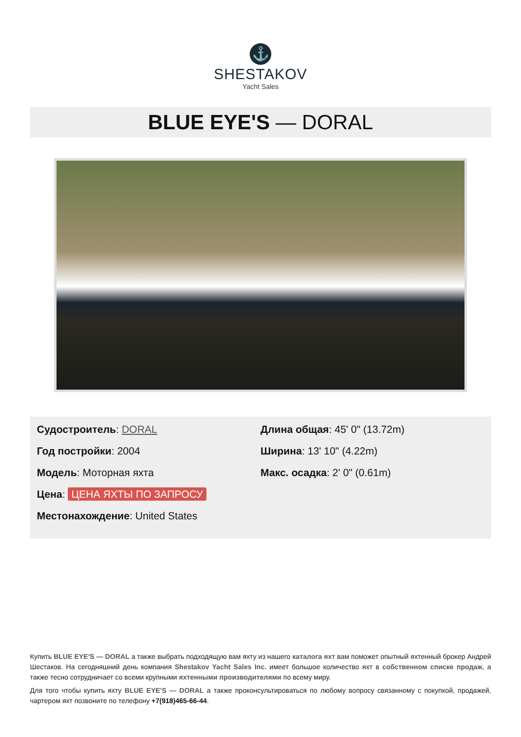⚓
SHESTAKOV
Yacht Sales
BLUE EYE'S — DORAL
Судостроитель: DORAL
Год постройки: 2004
Модель: Моторная яхта
Цена: ЦЕНА ЯХТЫ ПО ЗАПРОСУ
Местонахождение: United States
Длина общая: 45' 0" (13.72m)
Ширина: 13' 10" (4.22m)
Макс. осадка: 2' 0" (0.61m)
Купить BLUE EYE'S — DORAL а также выбрать подходящую вам яхту из нашего каталога яхт вам поможет опытный яхтенный брокер Андрей Шестаков. На сегодняшний день компания Shestakov Yacht Sales Inc. имеет большое количество яхт в собственном списке продаж, а также тесно сотрудничает со всеми крупными яхтенными производителями по всему миру.
Для того чтобы купить яхту BLUE EYE'S — DORAL а также проконсультироваться по любому вопросу связанному с покупкой, продажей, чартером яхт позвоните по телефону +7(918)465-66-44.